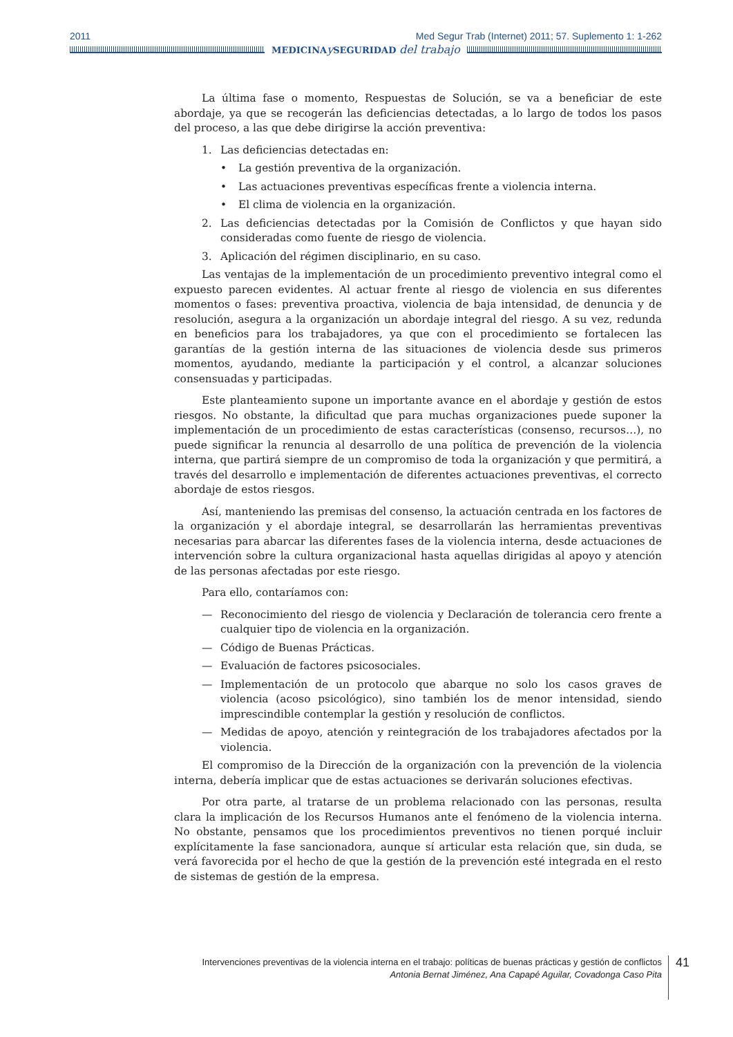2011 Med Segur Trab (Internet) 2011; 57. Suplemento 1: 1-262
MEDICINAy SEGURIDAD del trabajo
La última fase o momento, Respuestas de Solución, se va a beneficiar de este abordaje, ya que se recogerán las deficiencias detectadas, a lo largo de todos los pasos del proceso, a las que debe dirigirse la acción preventiva:
1. Las deficiencias detectadas en:
• La gestión preventiva de la organización.
• Las actuaciones preventivas específicas frente a violencia interna.
• El clima de violencia en la organización.
2. Las deficiencias detectadas por la Comisión de Conflictos y que hayan sido consideradas como fuente de riesgo de violencia.
3. Aplicación del régimen disciplinario, en su caso.
Las ventajas de la implementación de un procedimiento preventivo integral como el expuesto parecen evidentes. Al actuar frente al riesgo de violencia en sus diferentes momentos o fases: preventiva proactiva, violencia de baja intensidad, de denuncia y de resolución, asegura a la organización un abordaje integral del riesgo. A su vez, redunda en beneficios para los trabajadores, ya que con el procedimiento se fortalecen las garantías de la gestión interna de las situaciones de violencia desde sus primeros momentos, ayudando, mediante la participación y el control, a alcanzar soluciones consensuadas y participadas.
Este planteamiento supone un importante avance en el abordaje y gestión de estos riesgos. No obstante, la dificultad que para muchas organizaciones puede suponer la implementación de un procedimiento de estas características (consenso, recursos…), no puede significar la renuncia al desarrollo de una política de prevención de la violencia interna, que partirá siempre de un compromiso de toda la organización y que permitirá, a través del desarrollo e implementación de diferentes actuaciones preventivas, el correcto abordaje de estos riesgos.
Así, manteniendo las premisas del consenso, la actuación centrada en los factores de la organización y el abordaje integral, se desarrollarán las herramientas preventivas necesarias para abarcar las diferentes fases de la violencia interna, desde actuaciones de intervención sobre la cultura organizacional hasta aquellas dirigidas al apoyo y atención de las personas afectadas por este riesgo.
Para ello, contaríamos con:
— Reconocimiento del riesgo de violencia y Declaración de tolerancia cero frente a cualquier tipo de violencia en la organización.
— Código de Buenas Prácticas.
— Evaluación de factores psicosociales.
— Implementación de un protocolo que abarque no solo los casos graves de violencia (acoso psicológico), sino también los de menor intensidad, siendo imprescindible contemplar la gestión y resolución de conflictos.
— Medidas de apoyo, atención y reintegración de los trabajadores afectados por la violencia.
El compromiso de la Dirección de la organización con la prevención de la violencia interna, debería implicar que de estas actuaciones se derivarán soluciones efectivas.
Por otra parte, al tratarse de un problema relacionado con las personas, resulta clara la implicación de los Recursos Humanos ante el fenómeno de la violencia interna. No obstante, pensamos que los procedimientos preventivos no tienen porqué incluir explícitamente la fase sancionadora, aunque sí articular esta relación que, sin duda, se verá favorecida por el hecho de que la gestión de la prevención esté integrada en el resto de sistemas de gestión de la empresa.
Intervenciones preventivas de la violencia interna en el trabajo: políticas de buenas prácticas y gestión de conflictos
Antonia Bernat Jiménez, Ana Capapé Aguilar, Covadonga Caso Pita
41